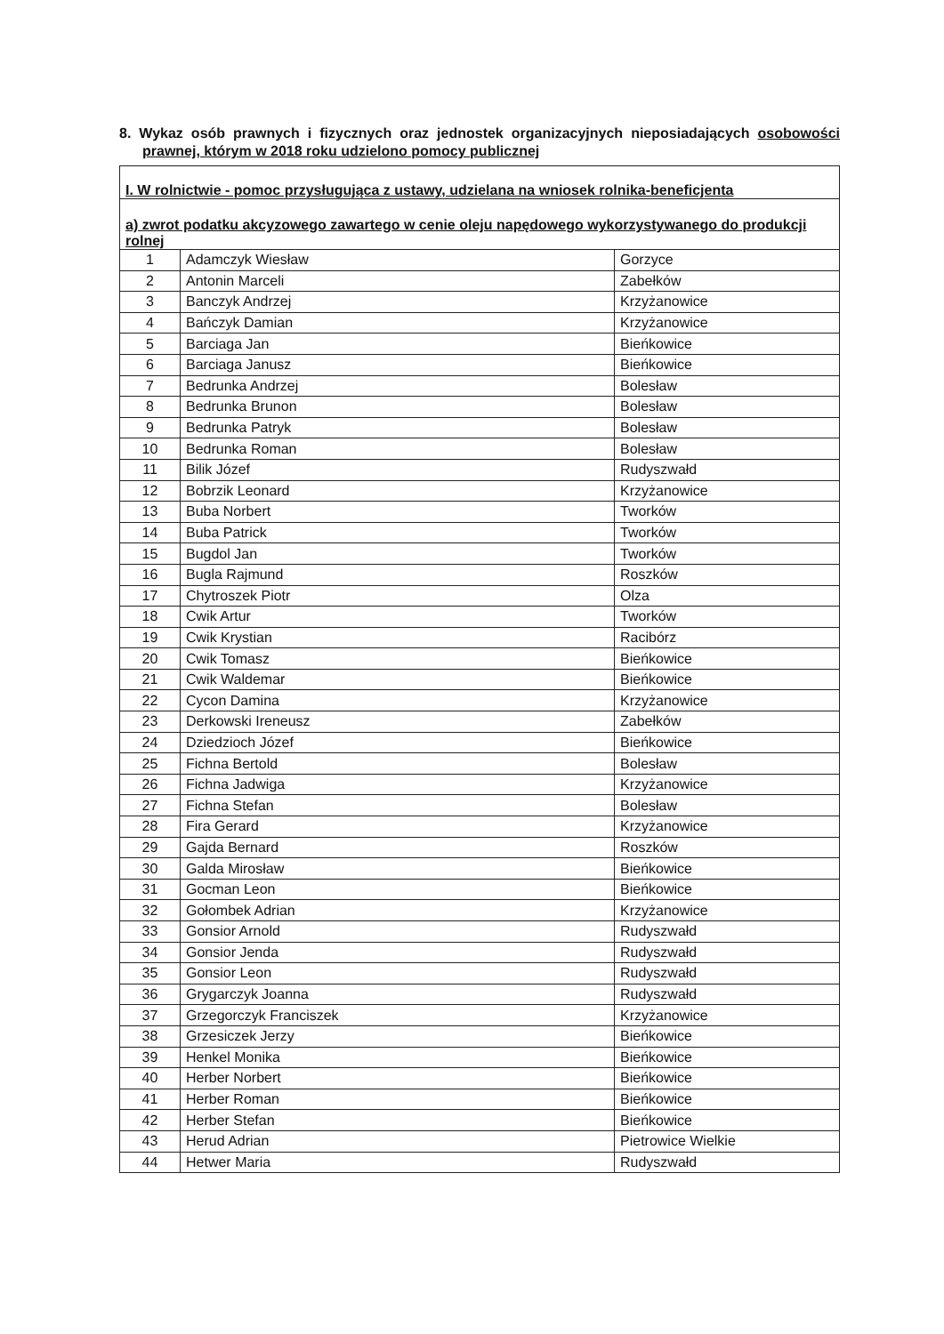8. Wykaz osób prawnych i fizycznych oraz jednostek organizacyjnych nieposiadających osobowości prawnej, którym w 2018 roku udzielono pomocy publicznej
| I. W rolnictwie - pomoc przysługująca z ustawy, udzielana na wniosek rolnika-beneficjenta | | |
| a) zwrot podatku akcyzowego zawartego w cenie oleju napędowego wykorzystywanego do produkcji rolnej | | |
| 1 | Adamczyk Wiesław | Gorzyce |
| 2 | Antonin Marceli | Zabełków |
| 3 | Banczyk Andrzej | Krzyżanowice |
| 4 | Bańczyk Damian | Krzyżanowice |
| 5 | Barciaga Jan | Bieńkowice |
| 6 | Barciaga Janusz | Bieńkowice |
| 7 | Bedrunka Andrzej | Bolesław |
| 8 | Bedrunka Brunon | Bolesław |
| 9 | Bedrunka Patryk | Bolesław |
| 10 | Bedrunka Roman | Bolesław |
| 11 | Bilik Józef | Rudyszwałd |
| 12 | Bobrzik Leonard | Krzyżanowice |
| 13 | Buba Norbert | Tworków |
| 14 | Buba Patrick | Tworków |
| 15 | Bugdol Jan | Tworków |
| 16 | Bugla Rajmund | Roszków |
| 17 | Chytroszek Piotr | Olza |
| 18 | Cwik Artur | Tworków |
| 19 | Cwik Krystian | Racibórz |
| 20 | Cwik Tomasz | Bieńkowice |
| 21 | Cwik Waldemar | Bieńkowice |
| 22 | Cycon Damina | Krzyżanowice |
| 23 | Derkowski Ireneusz | Zabełków |
| 24 | Dziedzioch Józef | Bieńkowice |
| 25 | Fichna Bertold | Bolesław |
| 26 | Fichna Jadwiga | Krzyżanowice |
| 27 | Fichna Stefan | Bolesław |
| 28 | Fira Gerard | Krzyżanowice |
| 29 | Gajda Bernard | Roszków |
| 30 | Galda Mirosław | Bieńkowice |
| 31 | Gocman Leon | Bieńkowice |
| 32 | Gołombek Adrian | Krzyżanowice |
| 33 | Gonsior Arnold | Rudyszwałd |
| 34 | Gonsior Jenda | Rudyszwałd |
| 35 | Gonsior Leon | Rudyszwałd |
| 36 | Grygarczyk Joanna | Rudyszwałd |
| 37 | Grzegorczyk Franciszek | Krzyżanowice |
| 38 | Grzesiczek Jerzy | Bieńkowice |
| 39 | Henkel Monika | Bieńkowice |
| 40 | Herber Norbert | Bieńkowice |
| 41 | Herber Roman | Bieńkowice |
| 42 | Herber Stefan | Bieńkowice |
| 43 | Herud Adrian | Pietrowice Wielkie |
| 44 | Hetwer Maria | Rudyszwałd |